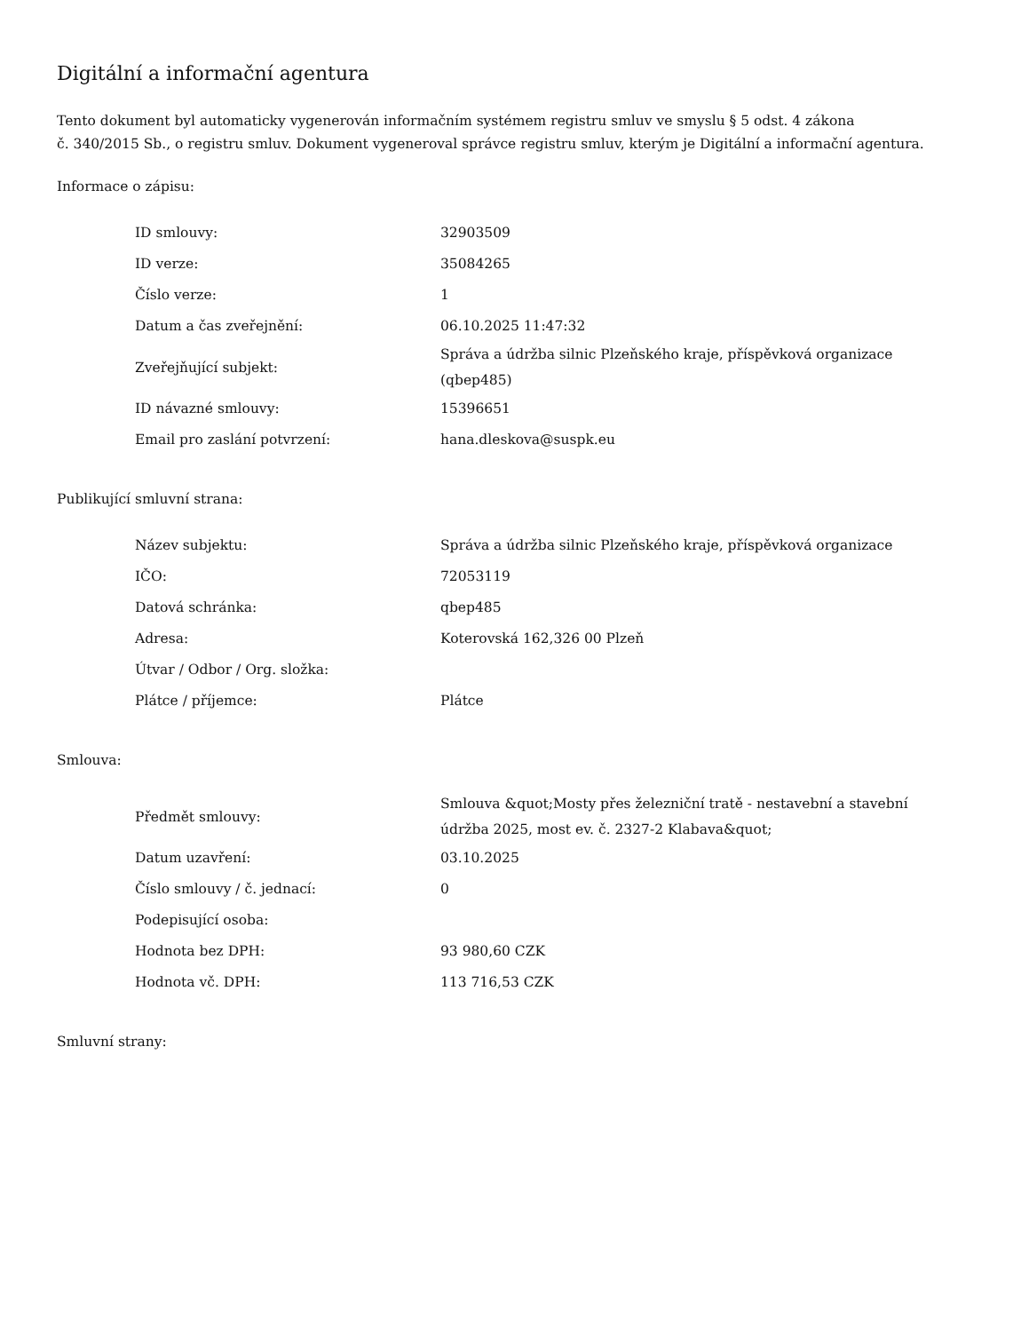Digitální a informační agentura
Tento dokument byl automaticky vygenerován informačním systémem registru smluv ve smyslu § 5 odst. 4 zákona
č. 340/2015 Sb., o registru smluv. Dokument vygeneroval správce registru smluv, kterým je Digitální a informační agentura.
Informace o zápisu:
| ID smlouvy: | 32903509 |
| ID verze: | 35084265 |
| Číslo verze: | 1 |
| Datum a čas zveřejnění: | 06.10.2025 11:47:32 |
| Zveřejňující subjekt: | Správa a údržba silnic Plzeňského kraje, příspěvková organizace (qbep485) |
| ID návazné smlouvy: | 15396651 |
| Email pro zaslání potvrzení: | hana.dleskova@suspk.eu |
Publikující smluvní strana:
| Název subjektu: | Správa a údržba silnic Plzeňského kraje, příspěvková organizace |
| IČO: | 72053119 |
| Datová schránka: | qbep485 |
| Adresa: | Koterovská 162,326 00 Plzeň |
| Útvar / Odbor / Org. složka: | |
| Plátce / příjemce: | Plátce |
Smlouva:
| Předmět smlouvy: | Smlouva &quot;Mosty přes železniční tratě - nestavební a stavební údržba 2025, most ev. č. 2327-2 Klabava&quot; |
| Datum uzavření: | 03.10.2025 |
| Číslo smlouvy / č. jednací: | 0 |
| Podepisující osoba: | |
| Hodnota bez DPH: | 93 980,60 CZK |
| Hodnota vč. DPH: | 113 716,53 CZK |
Smluvní strany: